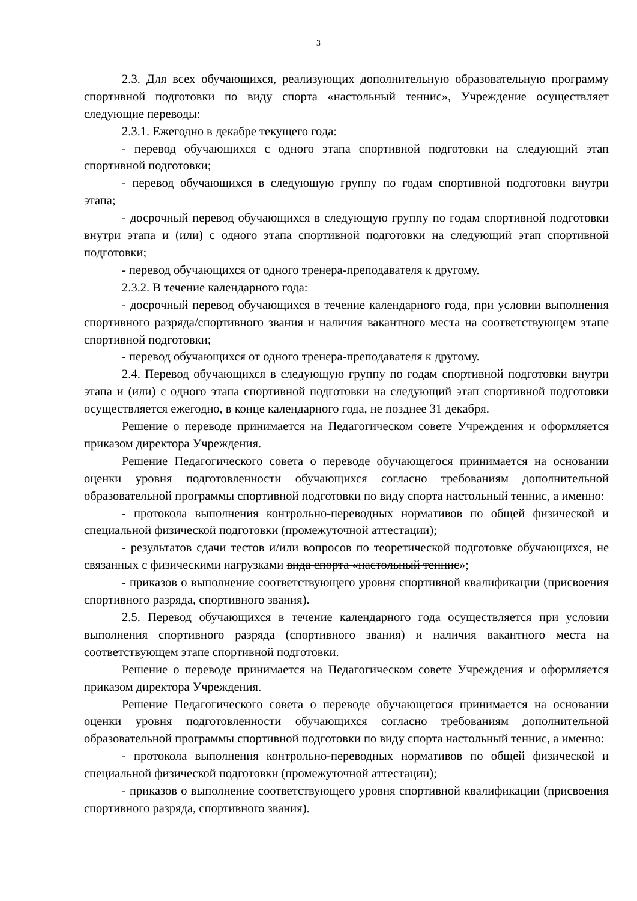3
2.3. Для всех обучающихся, реализующих дополнительную образовательную программу спортивной подготовки по виду спорта «настольный теннис», Учреждение осуществляет следующие переводы:
2.3.1. Ежегодно в декабре текущего года:
- перевод обучающихся с одного этапа спортивной подготовки на следующий этап спортивной подготовки;
- перевод обучающихся в следующую группу по годам спортивной подготовки внутри этапа;
- досрочный перевод обучающихся в следующую группу по годам спортивной подготовки внутри этапа и (или) с одного этапа спортивной подготовки на следующий этап спортивной подготовки;
- перевод обучающихся от одного тренера-преподавателя к другому.
2.3.2. В течение календарного года:
- досрочный перевод обучающихся в течение календарного года, при условии выполнения спортивного разряда/спортивного звания и наличия вакантного места на соответствующем этапе спортивной подготовки;
- перевод обучающихся от одного тренера-преподавателя к другому.
2.4. Перевод обучающихся в следующую группу по годам спортивной подготовки внутри этапа и (или) с одного этапа спортивной подготовки на следующий этап спортивной подготовки осуществляется ежегодно, в конце календарного года, не позднее 31 декабря.
Решение о переводе принимается на Педагогическом совете Учреждения и оформляется приказом директора Учреждения.
Решение Педагогического совета о переводе обучающегося принимается на основании оценки уровня подготовленности обучающихся согласно требованиям дополнительной образовательной программы спортивной подготовки по виду спорта настольный теннис, а именно:
- протокола выполнения контрольно-переводных нормативов по общей физической и специальной физической подготовки (промежуточной аттестации);
- результатов сдачи тестов и/или вопросов по теоретической подготовке обучающихся, не связанных с физическими нагрузками вида спорта «настольный теннис»;
- приказов о выполнение соответствующего уровня спортивной квалификации (присвоения спортивного разряда, спортивного звания).
2.5. Перевод обучающихся в течение календарного года осуществляется при условии выполнения спортивного разряда (спортивного звания) и наличия вакантного места на соответствующем этапе спортивной подготовки.
Решение о переводе принимается на Педагогическом совете Учреждения и оформляется приказом директора Учреждения.
Решение Педагогического совета о переводе обучающегося принимается на основании оценки уровня подготовленности обучающихся согласно требованиям дополнительной образовательной программы спортивной подготовки по виду спорта настольный теннис, а именно:
- протокола выполнения контрольно-переводных нормативов по общей физической и специальной физической подготовки (промежуточной аттестации);
- приказов о выполнение соответствующего уровня спортивной квалификации (присвоения спортивного разряда, спортивного звания).